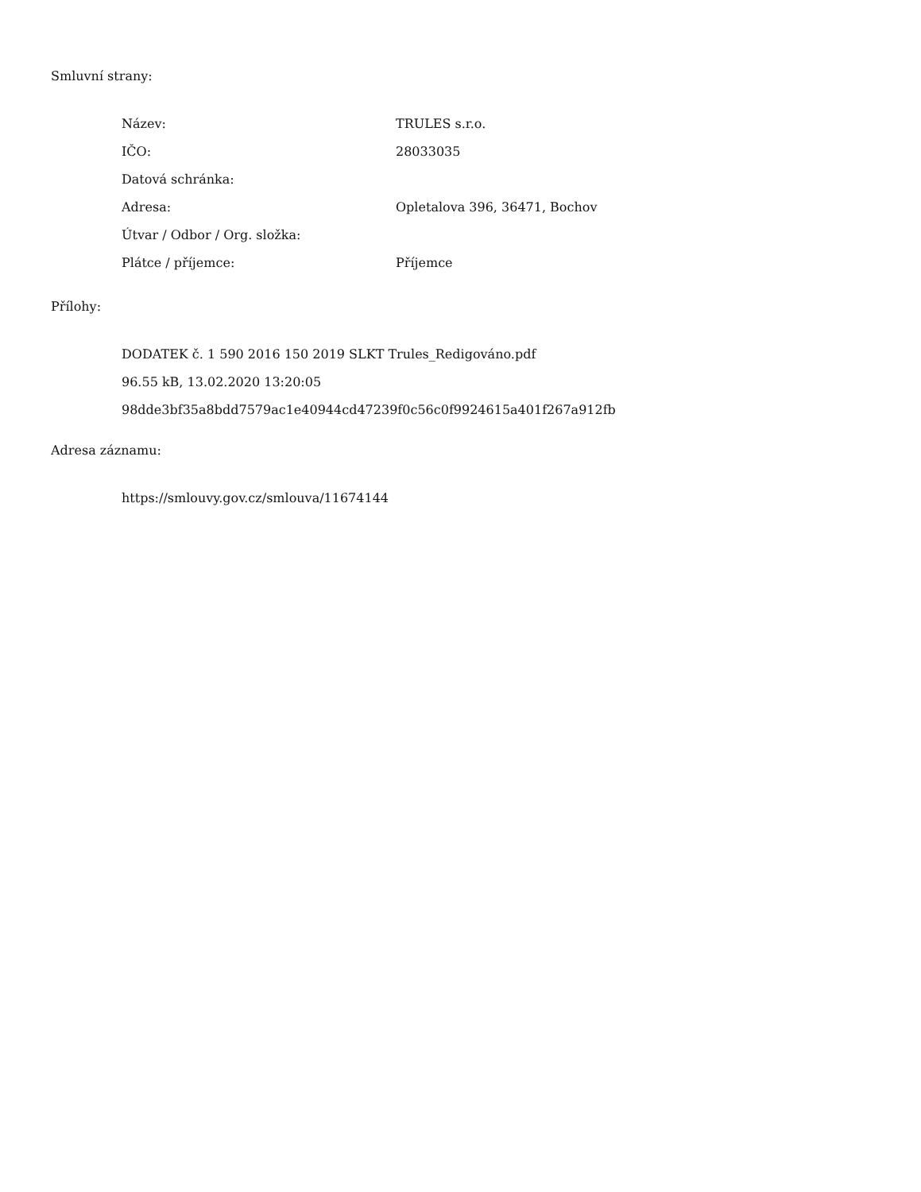Smluvní strany:
| Název: | TRULES s.r.o. |
| IČO: | 28033035 |
| Datová schránka: | |
| Adresa: | Opletalova 396, 36471, Bochov |
| Útvar / Odbor / Org. složka: | |
| Plátce / příjemce: | Příjemce |
Přílohy:
DODATEK č. 1 590 2016 150 2019 SLKT Trules_Redigováno.pdf
96.55 kB, 13.02.2020 13:20:05
98dde3bf35a8bdd7579ac1e40944cd47239f0c56c0f9924615a401f267a912fb
Adresa záznamu:
https://smlouvy.gov.cz/smlouva/11674144